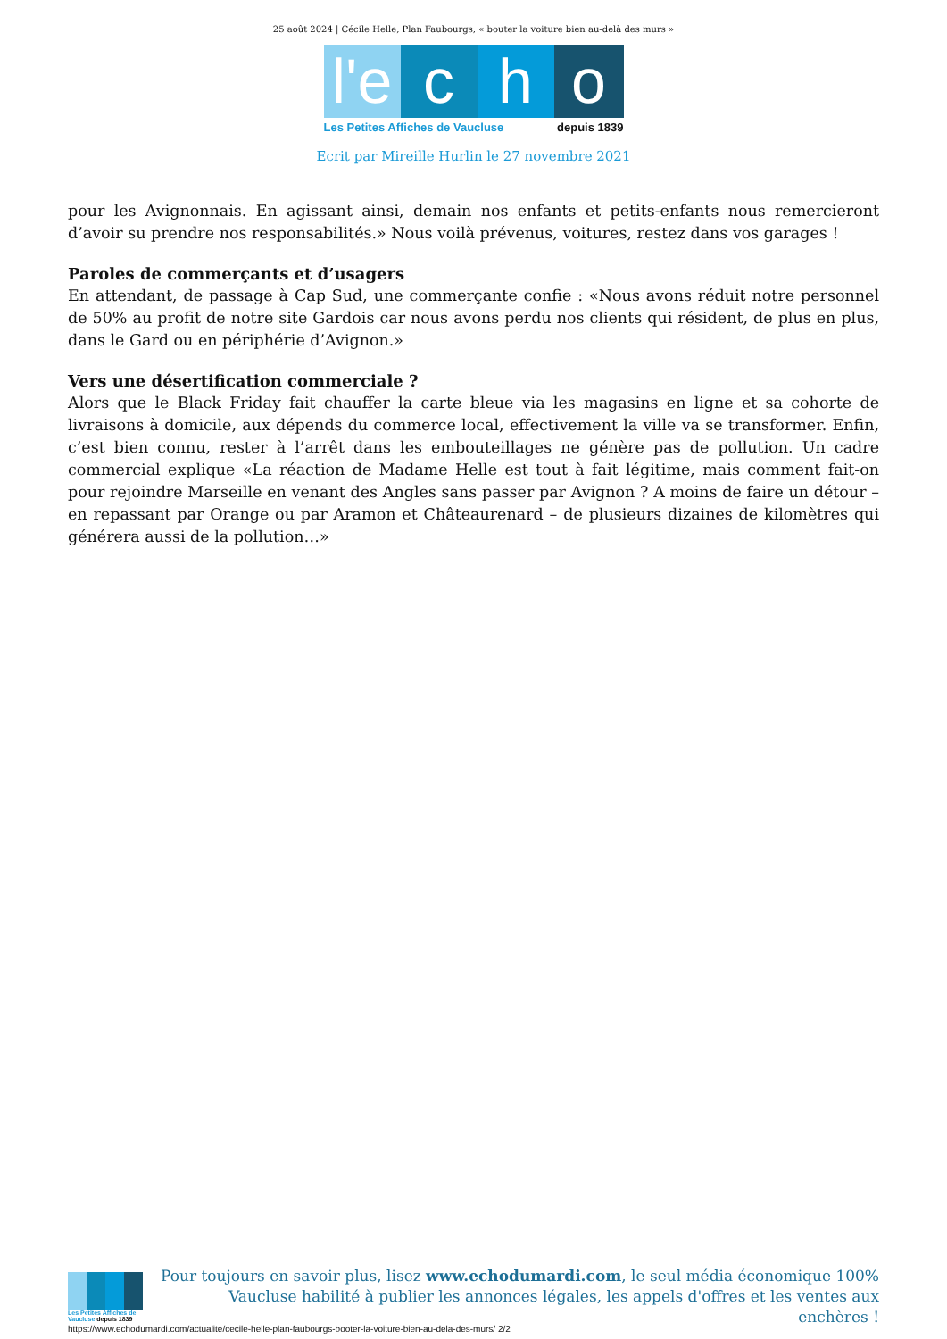25 août 2024 | Cécile Helle, Plan Faubourgs, « bouter la voiture bien au-delà des murs »
l'e
c h o
Les Petites Affiches de Vaucluse depuis 1839
Ecrit par Mireille Hurlin le 27 novembre 2021
pour les Avignonnais. En agissant ainsi, demain nos enfants et petits-enfants nous remercieront d’avoir su prendre nos responsabilités.» Nous voilà prévenus, voitures, restez dans vos garages !
Paroles de commerçants et d’usagers
En attendant, de passage à Cap Sud, une commerçante confie : «Nous avons réduit notre personnel de 50% au profit de notre site Gardois car nous avons perdu nos clients qui résident, de plus en plus, dans le Gard ou en périphérie d’Avignon.»
Vers une désertification commerciale ?
Alors que le Black Friday fait chauffer la carte bleue via les magasins en ligne et sa cohorte de livraisons à domicile, aux dépends du commerce local, effectivement la ville va se transformer. Enfin, c’est bien connu, rester à l’arrêt dans les embouteillages ne génère pas de pollution. Un cadre commercial explique «La réaction de Madame Helle est tout à fait légitime, mais comment fait-on pour rejoindre Marseille en venant des Angles sans passer par Avignon ? A moins de faire un détour –en repassant par Orange ou par Aramon et Châteaurenard – de plusieurs dizaines de kilomètres qui générera aussi de la pollution…»
Les Petites Affiches de Vaucluse depuis 1839
Pour toujours en savoir plus, lisez www.echodumardi.com, le seul média économique 100% Vaucluse habilité à publier les annonces légales, les appels d'offres et les ventes aux enchères !
https://www.echodumardi.com/actualite/cecile-helle-plan-faubourgs-booter-la-voiture-bien-au-dela-des-murs/ 2/2